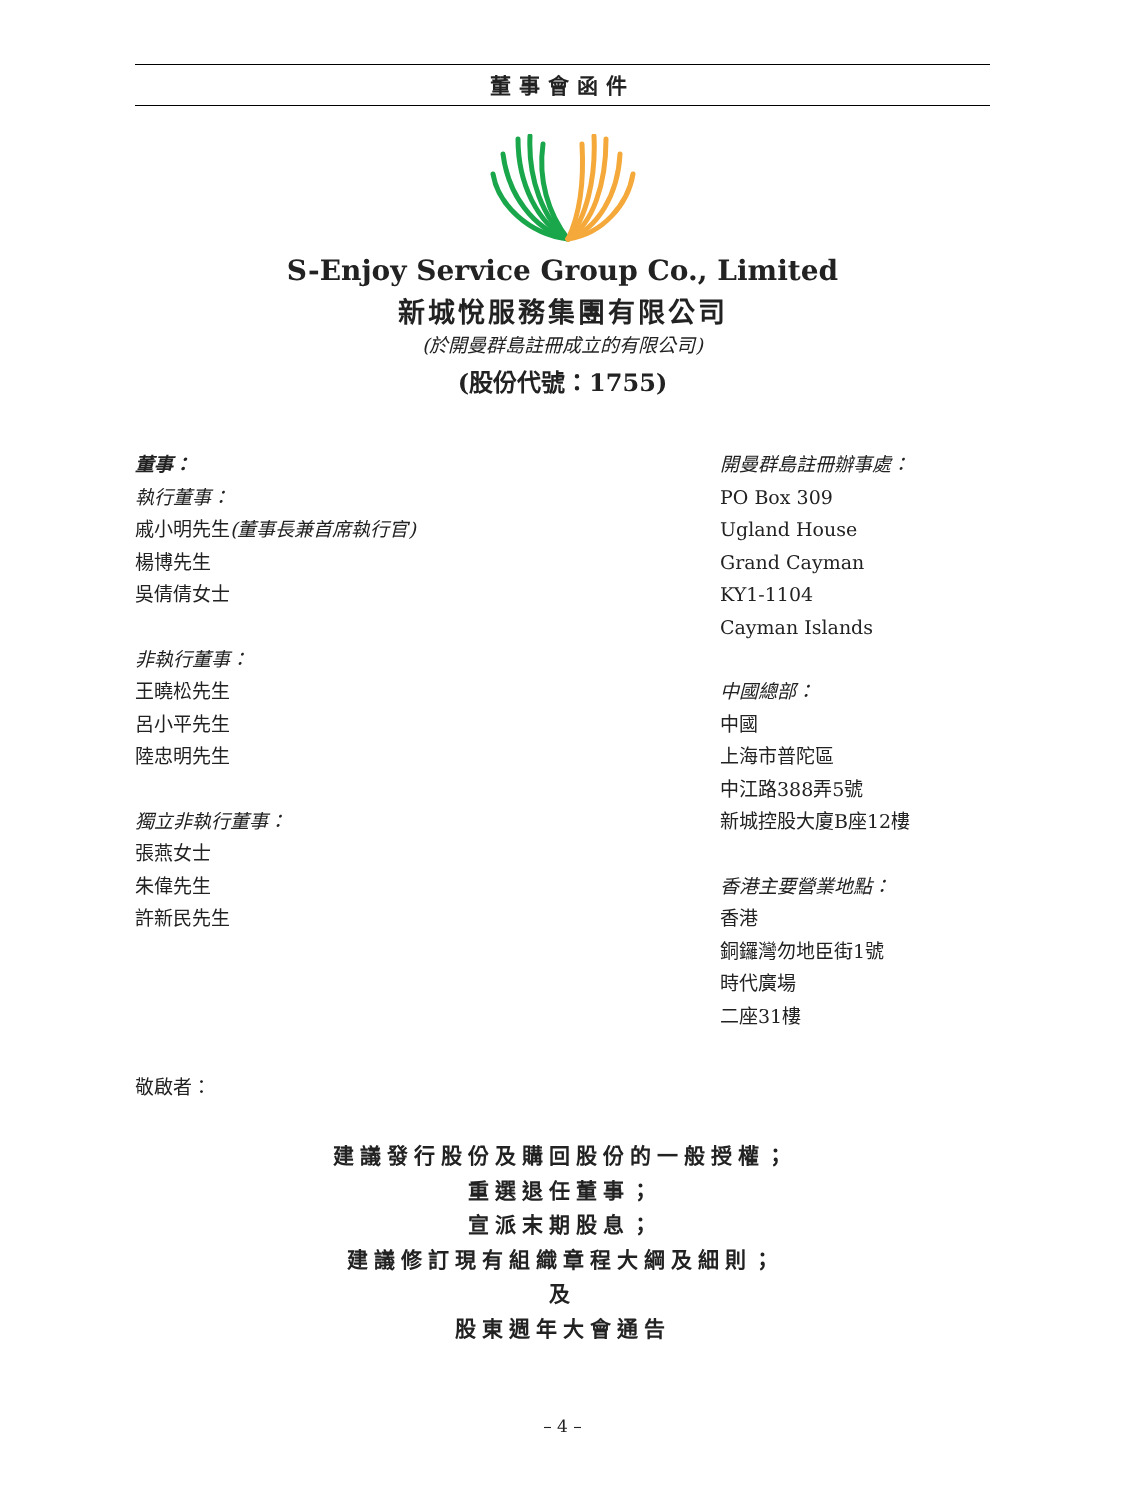董事會函件
S-Enjoy Service Group Co., Limited
新城悅服務集團有限公司
(於開曼群島註冊成立的有限公司)
(股份代號：1755)
董事：
執行董事：
戚小明先生(董事長兼首席執行官)
楊博先生
吳倩倩女士
非執行董事：
王曉松先生
呂小平先生
陸忠明先生
獨立非執行董事：
張燕女士
朱偉先生
許新民先生
開曼群島註冊辦事處：
PO Box 309
Ugland House
Grand Cayman
KY1-1104
Cayman Islands
中國總部：
中國
上海市普陀區
中江路388弄5號
新城控股大廈B座12樓
香港主要營業地點：
香港
銅鑼灣勿地臣街1號
時代廣場
二座31樓
敬啟者：
建議發行股份及購回股份的一般授權；
重選退任董事；
宣派末期股息；
建議修訂現有組織章程大綱及細則；
及
股東週年大會通告
– 4 –